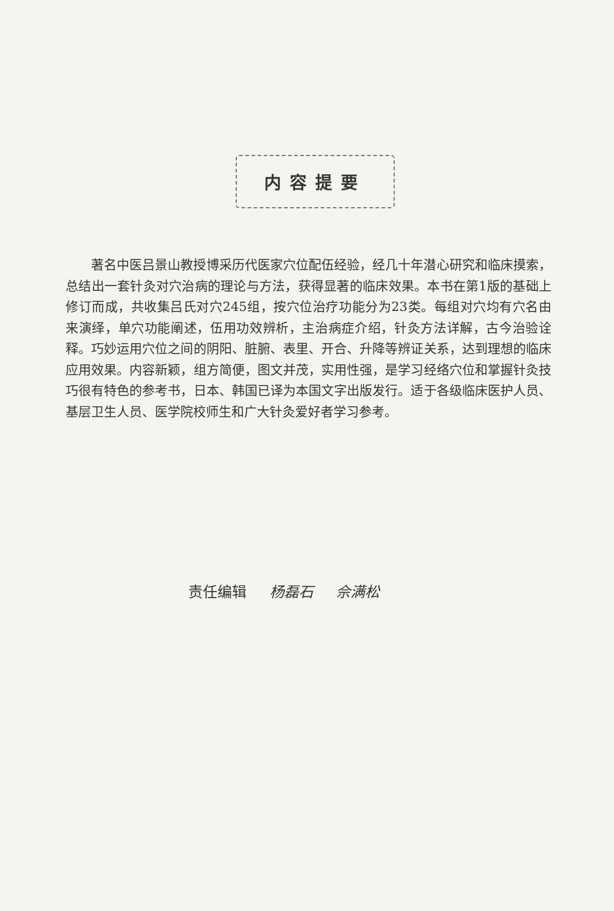内容提要
著名中医吕景山教授博采历代医家穴位配伍经验，经几十年潜心研究和临床摸索，总结出一套针灸对穴治病的理论与方法，获得显著的临床效果。本书在第1版的基础上修订而成，共收集吕氏对穴245组，按穴位治疗功能分为23类。每组对穴均有穴名由来演绎，单穴功能阐述，伍用功效辨析，主治病症介绍，针灸方法详解，古今治验诠释。巧妙运用穴位之间的阴阳、脏腑、表里、开合、升降等辨证关系，达到理想的临床应用效果。内容新颖，组方简便，图文并茂，实用性强，是学习经络穴位和掌握针灸技巧很有特色的参考书，日本、韩国已译为本国文字出版发行。适于各级临床医护人员、基层卫生人员、医学院校师生和广大针灸爱好者学习参考。
责任编辑 杨磊石 佘满松